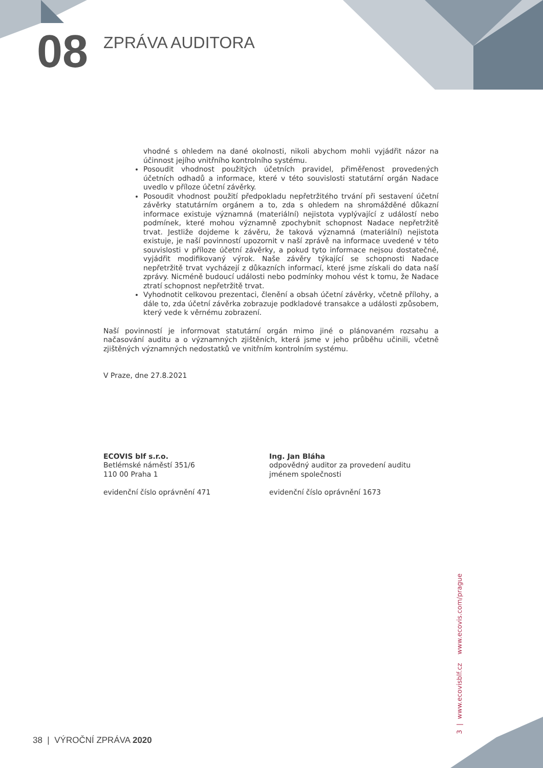08 ZPRÁVA AUDITORA
vhodné s ohledem na dané okolnosti, nikoli abychom mohli vyjádřit názor na účinnost jejího vnitřního kontrolního systému.
Posoudit vhodnost použitých účetních pravidel, přiměřenost provedených účetních odhadů a informace, které v této souvislosti statutární orgán Nadace uvedlo v příloze účetní závěrky.
Posoudit vhodnost použití předpokladu nepřetržitého trvání při sestavení účetní závěrky statutárním orgánem a to, zda s ohledem na shromážděné důkazní informace existuje významná (materiální) nejistota vyplývající z událostí nebo podmínek, které mohou významně zpochybnit schopnost Nadace nepřetržitě trvat. Jestliže dojdeme k závěru, že taková významná (materiální) nejistota existuje, je naší povinností upozornit v naší zprávě na informace uvedené v této souvislosti v příloze účetní závěrky, a pokud tyto informace nejsou dostatečné, vyjádřit modifikovaný výrok. Naše závěry týkající se schopnosti Nadace nepřetržitě trvat vycházejí z důkazních informací, které jsme získali do data naší zprávy. Nicméně budoucí události nebo podmínky mohou vést k tomu, že Nadace ztratí schopnost nepřetržitě trvat.
Vyhodnotit celkovou prezentaci, členění a obsah účetní závěrky, včetně přílohy, a dále to, zda účetní závěrka zobrazuje podkladové transakce a události způsobem, který vede k věrnému zobrazení.
Naší povinností je informovat statutární orgán mimo jiné o plánovaném rozsahu a načasování auditu a o významných zjištěních, která jsme v jeho průběhu učinili, včetně zjištěných významných nedostatků ve vnitřním kontrolním systému.
V Praze, dne 27.8.2021
ECOVIS blf s.r.o.
Betlémské náměstí 351/6
110 00 Praha 1
evidenční číslo oprávnění 471
Ing. Jan Bláha
odpovědný auditor za provedení auditu
jménem společnosti
evidenční číslo oprávnění 1673
3 | www.ecovisblf.cz www.ecovis.com/prague
38 | VÝROČNÍ ZPRÁVA 2020